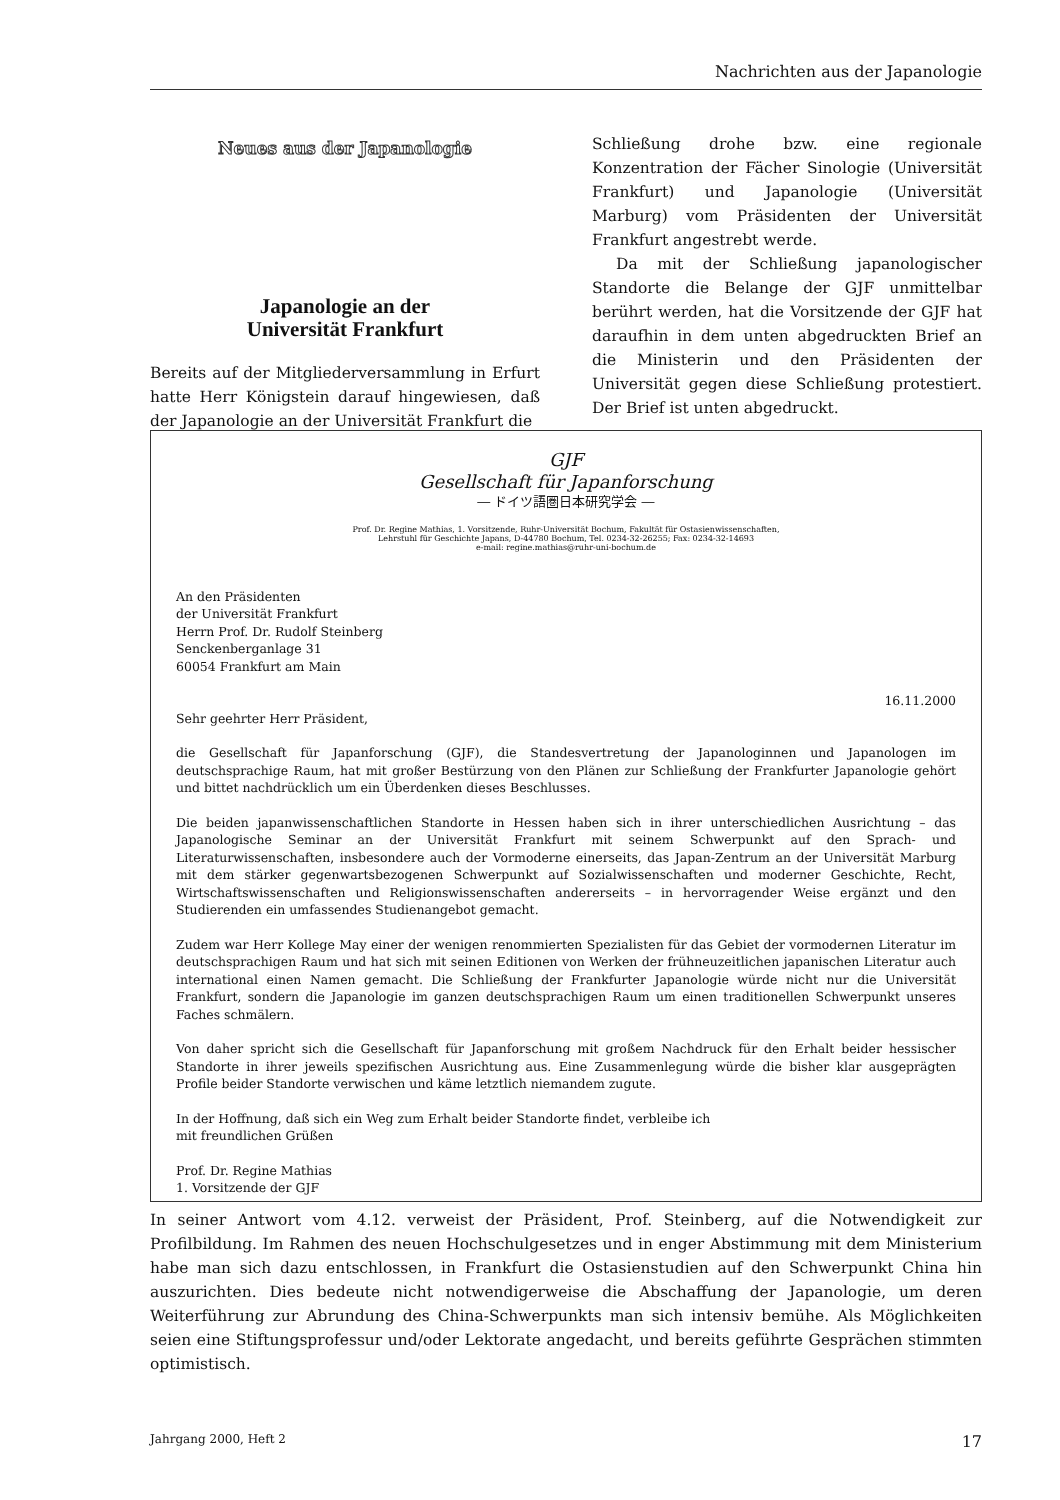Nachrichten aus der Japanologie
Neues aus der Japanologie
Japanologie an der
Universität Frankfurt
Bereits auf der Mitgliederversammlung in Erfurt hatte Herr Königstein darauf hingewiesen, daß der Japanologie an der Universität Frankfurt die
Schließung drohe bzw. eine regionale Konzentration der Fächer Sinologie (Universität Frankfurt) und Japanologie (Universität Marburg) vom Präsidenten der Universität Frankfurt angestrebt werde.
Da mit der Schließung japanologischer Standorte die Belange der GJF unmittelbar berührt werden, hat die Vorsitzende der GJF hat daraufhin in dem unten abgedruckten Brief an die Ministerin und den Präsidenten der Universität gegen diese Schließung protestiert. Der Brief ist unten abgedruckt.
GJF
Gesellschaft für Japanforschung
― ドイツ語圏日本研究学会 ―
Prof. Dr. Regine Mathias, 1. Vorsitzende, Ruhr-Universität Bochum, Fakultät für Ostasienwissenschaften,
Lehrstuhl für Geschichte Japans, D-44780 Bochum, Tel. 0234-32-26255; Fax: 0234-32-14693
e-mail: regine.mathias@ruhr-uni-bochum.de
An den Präsidenten
der Universität Frankfurt
Herrn Prof. Dr. Rudolf Steinberg
Senckenberganlage 31
60054 Frankfurt am Main
16.11.2000
Sehr geehrter Herr Präsident,
die Gesellschaft für Japanforschung (GJF), die Standesvertretung der Japanologinnen und Japanologen im deutschsprachige Raum, hat mit großer Bestürzung von den Plänen zur Schließung der Frankfurter Japanologie gehört und bittet nachdrücklich um ein Überdenken dieses Beschlusses.
Die beiden japanwissenschaftlichen Standorte in Hessen haben sich in ihrer unterschiedlichen Ausrichtung – das Japanologische Seminar an der Universität Frankfurt mit seinem Schwerpunkt auf den Sprach- und Literaturwissenschaften, insbesondere auch der Vormoderne einerseits, das Japan-Zentrum an der Universität Marburg mit dem stärker gegenwartsbezogenen Schwerpunkt auf Sozialwissenschaften und moderner Geschichte, Recht, Wirtschaftswissenschaften und Religionswissenschaften andererseits – in hervorragender Weise ergänzt und den Studierenden ein umfassendes Studienangebot gemacht.
Zudem war Herr Kollege May einer der wenigen renommierten Spezialisten für das Gebiet der vormodernen Literatur im deutschsprachigen Raum und hat sich mit seinen Editionen von Werken der frühneuzeitlichen japanischen Literatur auch international einen Namen gemacht. Die Schließung der Frankfurter Japanologie würde nicht nur die Universität Frankfurt, sondern die Japanologie im ganzen deutschsprachigen Raum um einen traditionellen Schwerpunkt unseres Faches schmälern.
Von daher spricht sich die Gesellschaft für Japanforschung mit großem Nachdruck für den Erhalt beider hessischer Standorte in ihrer jeweils spezifischen Ausrichtung aus. Eine Zusammenlegung würde die bisher klar ausgeprägten Profile beider Standorte verwischen und käme letztlich niemandem zugute.
In der Hoffnung, daß sich ein Weg zum Erhalt beider Standorte findet, verbleibe ich
mit freundlichen Grüßen
Prof. Dr. Regine Mathias
1. Vorsitzende der GJF
In seiner Antwort vom 4.12. verweist der Präsident, Prof. Steinberg, auf die Notwendigkeit zur Profilbildung. Im Rahmen des neuen Hochschulgesetzes und in enger Abstimmung mit dem Ministerium habe man sich dazu entschlossen, in Frankfurt die Ostasienstudien auf den Schwerpunkt China hin auszurichten. Dies bedeute nicht notwendigerweise die Abschaffung der Japanologie, um deren Weiterführung zur Abrundung des China-Schwerpunkts man sich intensiv bemühe. Als Möglichkeiten seien eine Stiftungsprofessur und/oder Lektorate angedacht, und bereits geführte Gesprächen stimmten optimistisch.
Jahrgang 2000, Heft 2 17